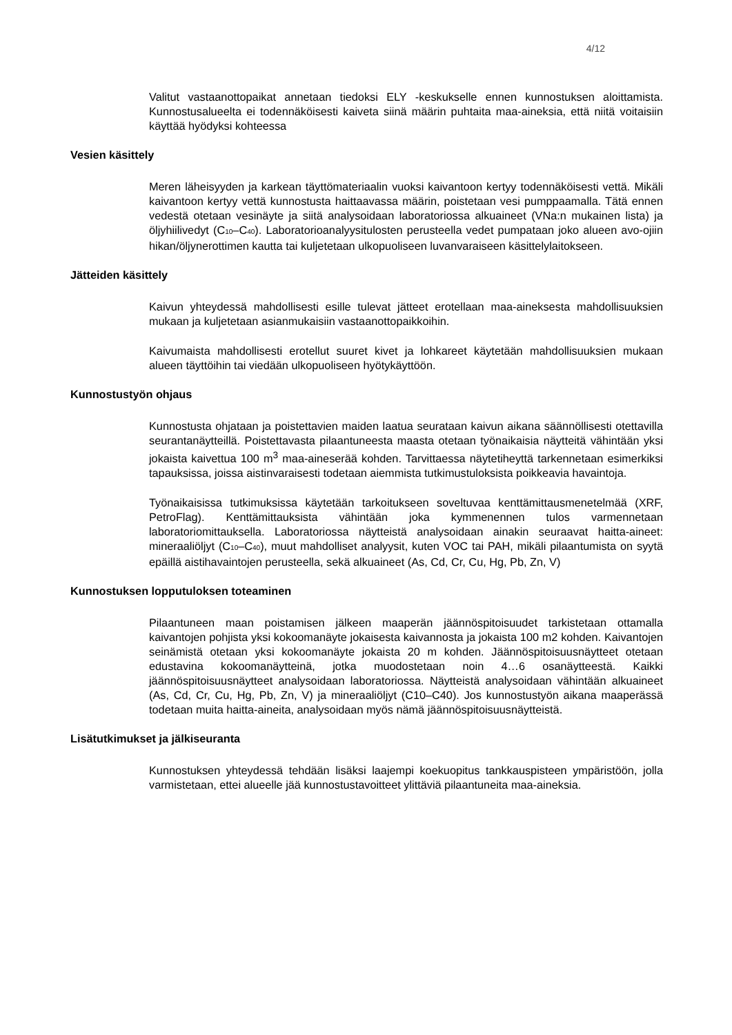4/12
Valitut vastaanottopaikat annetaan tiedoksi ELY -keskukselle ennen kunnostuksen aloittamista. Kunnostusalueelta ei todennäköisesti kaiveta siinä määrin puhtaita maa-aineksia, että niitä voitaisiin käyttää hyödyksi kohteessa
Vesien käsittely
Meren läheisyyden ja karkean täyttömateriaalin vuoksi kaivantoon kertyy todennäköisesti vettä. Mikäli kaivantoon kertyy vettä kunnostusta haittaavassa määrin, poistetaan vesi pumppaamalla. Tätä ennen vedestä otetaan vesinäyte ja siitä analysoidaan laboratoriossa alkuaineet (VNa:n mukainen lista) ja öljyhiilivedyt (C<sub>10</sub>–C<sub>40</sub>). Laboratorioanalyysitulosten perusteella vedet pumpataan joko alueen avo-ojiin hikan/öljynerottimen kautta tai kuljetetaan ulkopuoliseen luvanvaraiseen käsittelylaitokseen.
Jätteiden käsittely
Kaivun yhteydessä mahdollisesti esille tulevat jätteet erotellaan maa-aineksesta mahdollisuuksien mukaan ja kuljetetaan asianmukaisiin vastaanottopaikkoihin.
Kaivumaista mahdollisesti erotellut suuret kivet ja lohkareet käytetään mahdollisuuksien mukaan alueen täyttöihin tai viedään ulkopuoliseen hyötykäyttöön.
Kunnostustyön ohjaus
Kunnostusta ohjataan ja poistettavien maiden laatua seurataan kaivun aikana säännöllisesti otettavilla seurantanäytteillä. Poistettavasta pilaantuneesta maasta otetaan työnaikaisia näytteitä vähintään yksi jokaista kaivettua 100 m<sup>3</sup> maa-aineserää kohden. Tarvittaessa näytetiheyttä tarkennetaan esimerkiksi tapauksissa, joissa aistinvaraisesti todetaan aiemmista tutkimustuloksista poikkeavia havaintoja.
Työnaikaisissa tutkimuksissa käytetään tarkoitukseen soveltuvaa kenttämittausmenetelmää (XRF, PetroFlag). Kenttämittauksista vähintään joka kymmenennen tulos varmennetaan laboratoriomittauksella. Laboratoriossa näytteistä analysoidaan ainakin seuraavat haitta-aineet: mineraaliöljyt (C<sub>10</sub>–C<sub>40</sub>), muut mahdolliset analyysit, kuten VOC tai PAH, mikäli pilaantumista on syytä epäillä aistihavaintojen perusteella, sekä alkuaineet (As, Cd, Cr, Cu, Hg, Pb, Zn, V)
Kunnostuksen lopputuloksen toteaminen
Pilaantuneen maan poistamisen jälkeen maaperän jäännöspitoisuudet tarkistetaan ottamalla kaivantojen pohjista yksi kokoomanäyte jokaisesta kaivannosta ja jokaista 100 m2 kohden. Kaivantojen seinämistä otetaan yksi kokoomanäyte jokaista 20 m kohden. Jäännöspitoisuusnäytteet otetaan edustavina kokoomanäytteinä, jotka muodostetaan noin 4…6 osanäytteestä. Kaikki jäännöspitoisuusnäytteet analysoidaan laboratoriossa. Näytteistä analysoidaan vähintään alkuaineet (As, Cd, Cr, Cu, Hg, Pb, Zn, V) ja mineraaliöljyt (C10–C40). Jos kunnostustyön aikana maaperässä todetaan muita haitta-aineita, analysoidaan myös nämä jäännöspitoisuusnäytteistä.
Lisätutkimukset ja jälkiseuranta
Kunnostuksen yhteydessä tehdään lisäksi laajempi koekuopitus tankkauspisteen ympäristöön, jolla varmistetaan, ettei alueelle jää kunnostustavoitteet ylittäviä pilaantuneita maa-aineksia.